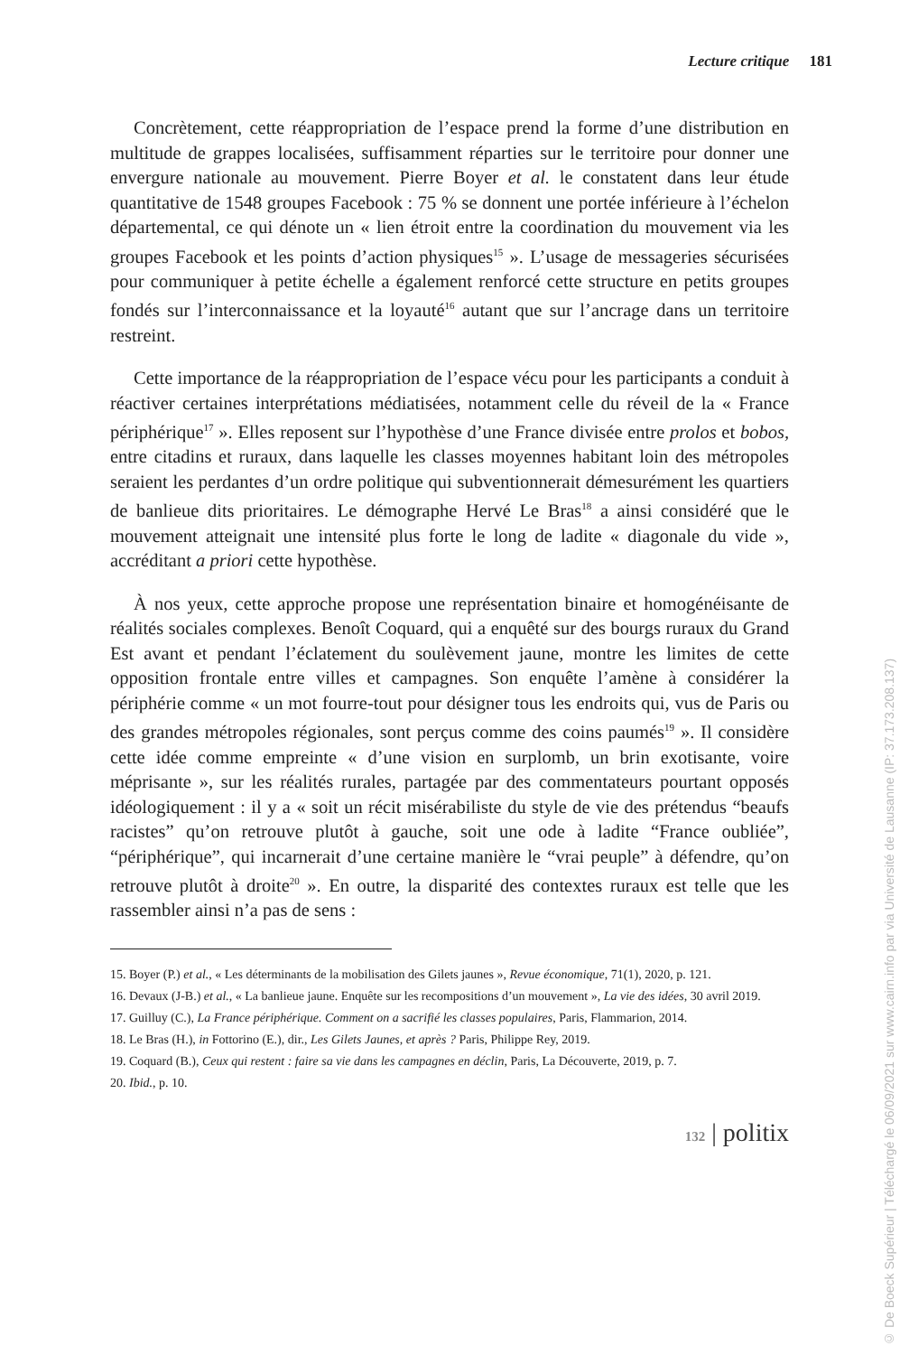Lecture critique 181
Concrètement, cette réappropriation de l’espace prend la forme d’une distribution en multitude de grappes localisées, suffisamment réparties sur le territoire pour donner une envergure nationale au mouvement. Pierre Boyer et al. le constatent dans leur étude quantitative de 1548 groupes Facebook : 75 % se donnent une portée inférieure à l’échelon départemental, ce qui dénote un « lien étroit entre la coordination du mouvement via les groupes Facebook et les points d’action physiques<sup>15</sup> ». L’usage de messageries sécurisées pour communiquer à petite échelle a également renforcé cette structure en petits groupes fondés sur l’interconnaissance et la loyauté<sup>16</sup> autant que sur l’ancrage dans un territoire restreint.
Cette importance de la réappropriation de l’espace vécu pour les participants a conduit à réactiver certaines interprétations médiatisées, notamment celle du réveil de la « France périphérique<sup>17</sup> ». Elles reposent sur l’hypothèse d’une France divisée entre prolos et bobos, entre citadins et ruraux, dans laquelle les classes moyennes habitant loin des métropoles seraient les perdantes d’un ordre politique qui subventionnerait démesurément les quartiers de banlieue dits prioritaires. Le démographe Hervé Le Bras<sup>18</sup> a ainsi considéré que le mouvement atteignait une intensité plus forte le long de ladite « diagonale du vide », accréditant a priori cette hypothèse.
À nos yeux, cette approche propose une représentation binaire et homogénéisante de réalités sociales complexes. Benoît Coquard, qui a enquêté sur des bourgs ruraux du Grand Est avant et pendant l’éclatement du soulèvement jaune, montre les limites de cette opposition frontale entre villes et campagnes. Son enquête l’amène à considérer la périphérie comme « un mot fourre-tout pour désigner tous les endroits qui, vus de Paris ou des grandes métropoles régionales, sont perçus comme des coins paumés<sup>19</sup> ». Il considère cette idée comme empreinte « d’une vision en surplomb, un brin exotisante, voire méprisante », sur les réalités rurales, partagée par des commentateurs pourtant opposés idéologiquement : il y a « soit un récit misérabiliste du style de vie des prétendus “beaufs racistes” qu’on retrouve plutôt à gauche, soit une ode à ladite “France oubliée”, “périphérique”, qui incarnerait d’une certaine manière le “vrai peuple” à défendre, qu’on retrouve plutôt à droite<sup>20</sup> ». En outre, la disparité des contextes ruraux est telle que les rassembler ainsi n’a pas de sens :
15. Boyer (P.) et al., « Les déterminants de la mobilisation des Gilets jaunes », Revue économique, 71(1), 2020, p. 121.
16. Devaux (J-B.) et al., « La banlieue jaune. Enquête sur les recompositions d’un mouvement », La vie des idées, 30 avril 2019.
17. Guilluy (C.), La France périphérique. Comment on a sacrifié les classes populaires, Paris, Flammarion, 2014.
18. Le Bras (H.), in Fottorino (E.), dir., Les Gilets Jaunes, et après ? Paris, Philippe Rey, 2019.
19. Coquard (B.), Ceux qui restent : faire sa vie dans les campagnes en déclin, Paris, La Découverte, 2019, p. 7.
20. Ibid., p. 10.
132 | politix
© De Boeck Supérieur | Téléchargé le 06/09/2021 sur www.cairn.info par via Université de Lausanne (IP: 37.173.208.137)